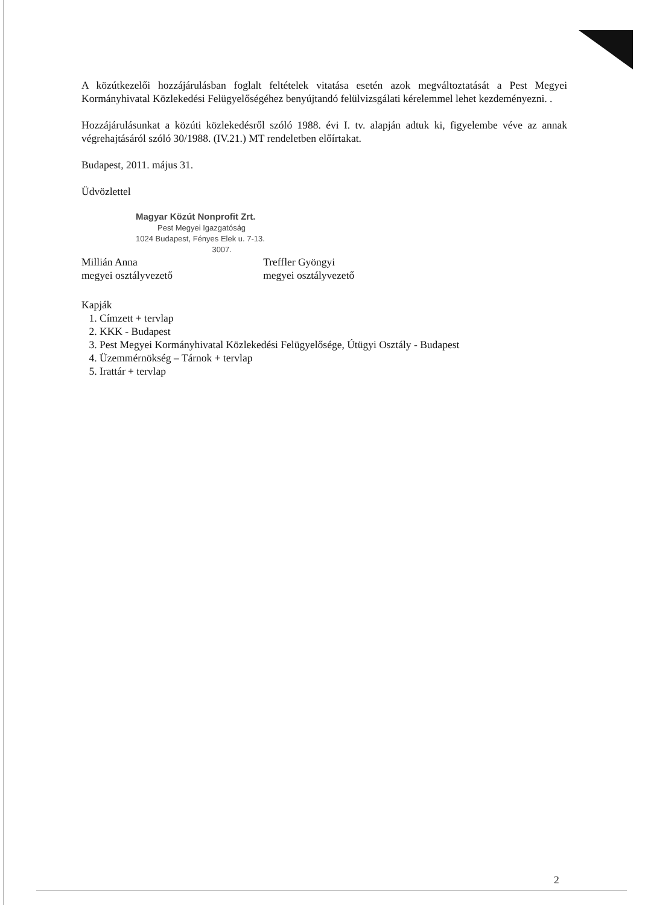A közútkezelői hozzájárulásban foglalt feltételek vitatása esetén azok megváltoztatását a Pest Megyei Kormányhivatal Közlekedési Felügyelőségéhez benyújtandó felülvizsgálati kérelemmel lehet kezdeményezni. .
Hozzájárulásunkat a közúti közlekedésről szóló 1988. évi I. tv. alapján adtuk ki, figyelembe véve az annak végrehajtásáról szóló 30/1988. (IV.21.) MT rendeletben előírtakat.
Budapest, 2011. május 31.
Üdvözlettel
Magyar Közút Nonprofit Zrt.
Pest Megyei Igazgatóság
1024 Budapest, Fényes Elek u. 7-13.
3007.
Millián Anna
megyei osztályvezető
Treffler Gyöngyi
megyei osztályvezető
Kapják
1. Címzett + tervlap
2. KKK - Budapest
3. Pest Megyei Kormányhivatal Közlekedési Felügyelősége, Útügyi Osztály - Budapest
4. Üzemmérnökség – Tárnok + tervlap
5. Irattár + tervlap
2